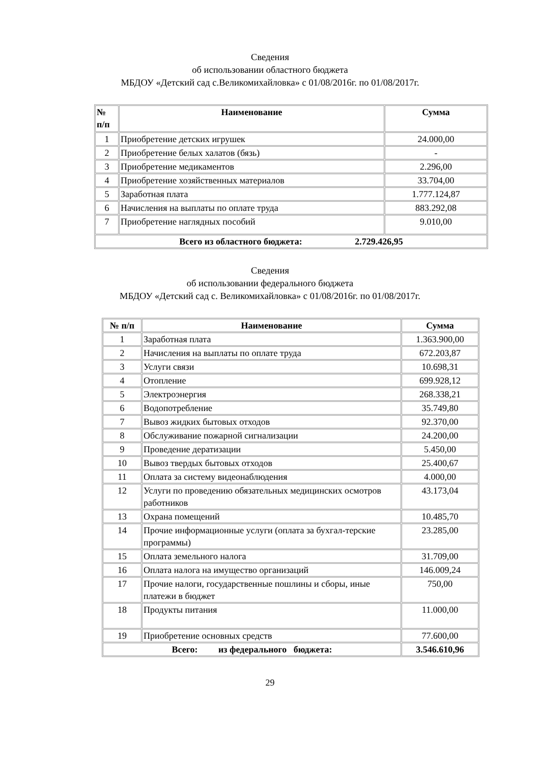Сведения
об использовании областного бюджета
МБДОУ «Детский сад с.Великомихайловка» с 01/08/2016г. по 01/08/2017г.
| № п/п | Наименование | Сумма |
| --- | --- | --- |
| 1 | Приобретение детских игрушек | 24.000,00 |
| 2 | Приобретение белых халатов (бязь) | - |
| 3 | Приобретение медикаментов | 2.296,00 |
| 4 | Приобретение хозяйственных материалов | 33.704,00 |
| 5 | Заработная плата | 1.777.124,87 |
| 6 | Начисления на выплаты по оплате труда | 883.292,08 |
| 7 | Приобретение наглядных пособий | 9.010,00 |
| Всего из областного бюджета: 2.729.426,95 | | |
Сведения
об использовании федерального бюджета
МБДОУ «Детский сад с. Великомихайловка» с 01/08/2016г. по 01/08/2017г.
| № п/п | Наименование | Сумма |
| --- | --- | --- |
| 1 | Заработная плата | 1.363.900,00 |
| 2 | Начисления на выплаты по оплате труда | 672.203,87 |
| 3 | Услуги связи | 10.698,31 |
| 4 | Отопление | 699.928,12 |
| 5 | Электроэнергия | 268.338,21 |
| 6 | Водопотребление | 35.749,80 |
| 7 | Вывоз жидких бытовых отходов | 92.370,00 |
| 8 | Обслуживание пожарной сигнализации | 24.200,00 |
| 9 | Проведение дератизации | 5.450,00 |
| 10 | Вывоз твердых бытовых отходов | 25.400,67 |
| 11 | Оплата за систему видеонаблюдения | 4.000,00 |
| 12 | Услуги по проведению обязательных медицинских осмотров работников | 43.173,04 |
| 13 | Охрана помещений | 10.485,70 |
| 14 | Прочие информационные услуги (оплата за бухгал-терские программы) | 23.285,00 |
| 15 | Оплата земельного налога | 31.709,00 |
| 16 | Оплата налога на имущество организаций | 146.009,24 |
| 17 | Прочие налоги, государственные пошлины и сборы, иные платежи в бюджет | 750,00 |
| 18 | Продукты питания | 11.000,00 |
| 19 | Приобретение основных средств | 77.600,00 |
| Всего: из федерального бюджета: | | 3.546.610,96 |
29